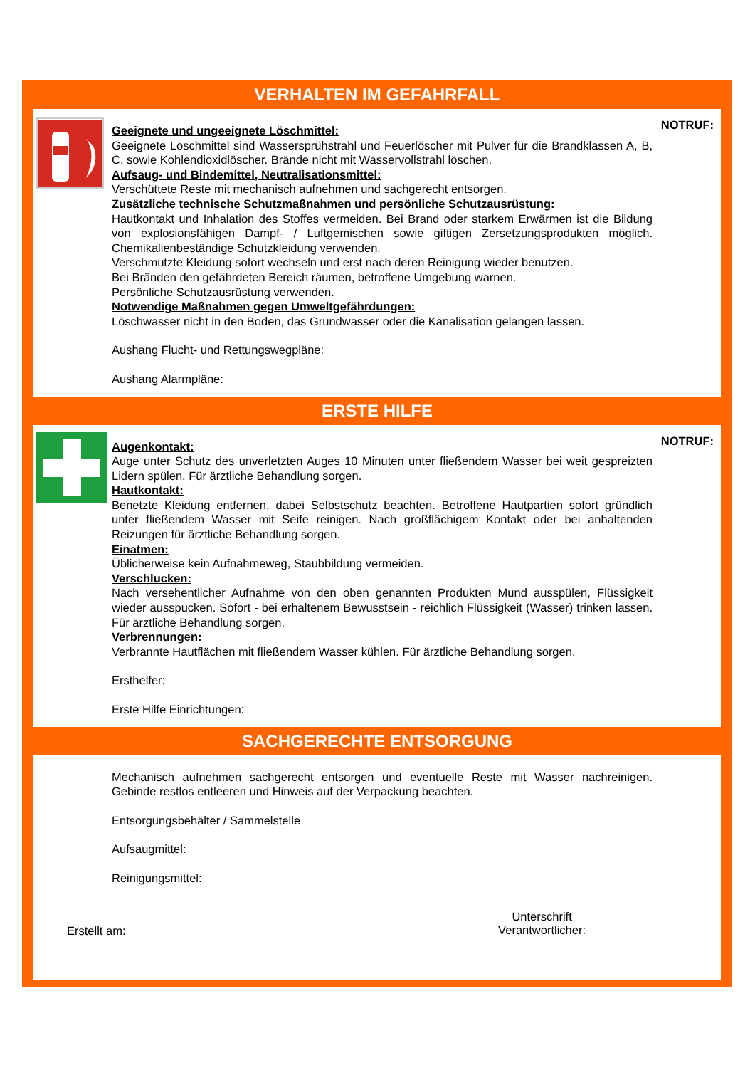VERHALTEN IM GEFAHRFALL
Geeignete und ungeeignete Löschmittel:
Geeignete Löschmittel sind Wassersprühstrahl und Feuerlöscher mit Pulver für die Brandklassen A, B, C, sowie Kohlendioxidlöscher. Brände nicht mit Wasservollstrahl löschen.
Aufsaug- und Bindemittel, Neutralisationsmittel:
Verschüttete Reste mit mechanisch aufnehmen und sachgerecht entsorgen.
Zusätzliche technische Schutzmaßnahmen und persönliche Schutzausrüstung:
Hautkontakt und Inhalation des Stoffes vermeiden. Bei Brand oder starkem Erwärmen ist die Bildung von explosionsfähigen Dampf- / Luftgemischen sowie giftigen Zersetzungsprodukten möglich. Chemikalienbeständige Schutzkleidung verwenden.
Verschmutzte Kleidung sofort wechseln und erst nach deren Reinigung wieder benutzen.
Bei Bränden den gefährdeten Bereich räumen, betroffene Umgebung warnen.
Persönliche Schutzausrüstung verwenden.
Notwendige Maßnahmen gegen Umweltgefährdungen:
Löschwasser nicht in den Boden, das Grundwasser oder die Kanalisation gelangen lassen.
Aushang Flucht- und Rettungswegpläne:
Aushang Alarmpläne:
NOTRUF:
ERSTE HILFE
Augenkontakt:
Auge unter Schutz des unverletzten Auges 10 Minuten unter fließendem Wasser bei weit gespreizten Lidern spülen. Für ärztliche Behandlung sorgen.
Hautkontakt:
Benetzte Kleidung entfernen, dabei Selbstschutz beachten. Betroffene Hautpartien sofort gründlich unter fließendem Wasser mit Seife reinigen. Nach großflächigem Kontakt oder bei anhaltenden Reizungen für ärztliche Behandlung sorgen.
Einatmen:
Üblicherweise kein Aufnahmeweg, Staubbildung vermeiden.
Verschlucken:
Nach versehentlicher Aufnahme von den oben genannten Produkten Mund ausspülen, Flüssigkeit wieder ausspucken. Sofort - bei erhaltenem Bewusstsein - reichlich Flüssigkeit (Wasser) trinken lassen. Für ärztliche Behandlung sorgen.
Verbrennungen:
Verbrannte Hautflächen mit fließendem Wasser kühlen. Für ärztliche Behandlung sorgen.
Ersthelfer:
Erste Hilfe Einrichtungen:
NOTRUF:
SACHGERECHTE ENTSORGUNG
Mechanisch aufnehmen sachgerecht entsorgen und eventuelle Reste mit Wasser nachreinigen. Gebinde restlos entleeren und Hinweis auf der Verpackung beachten.
Entsorgungsbehälter / Sammelstelle
Aufsaugmittel:
Reinigungsmittel:
Erstellt am:
Unterschrift
Verantwortlicher: